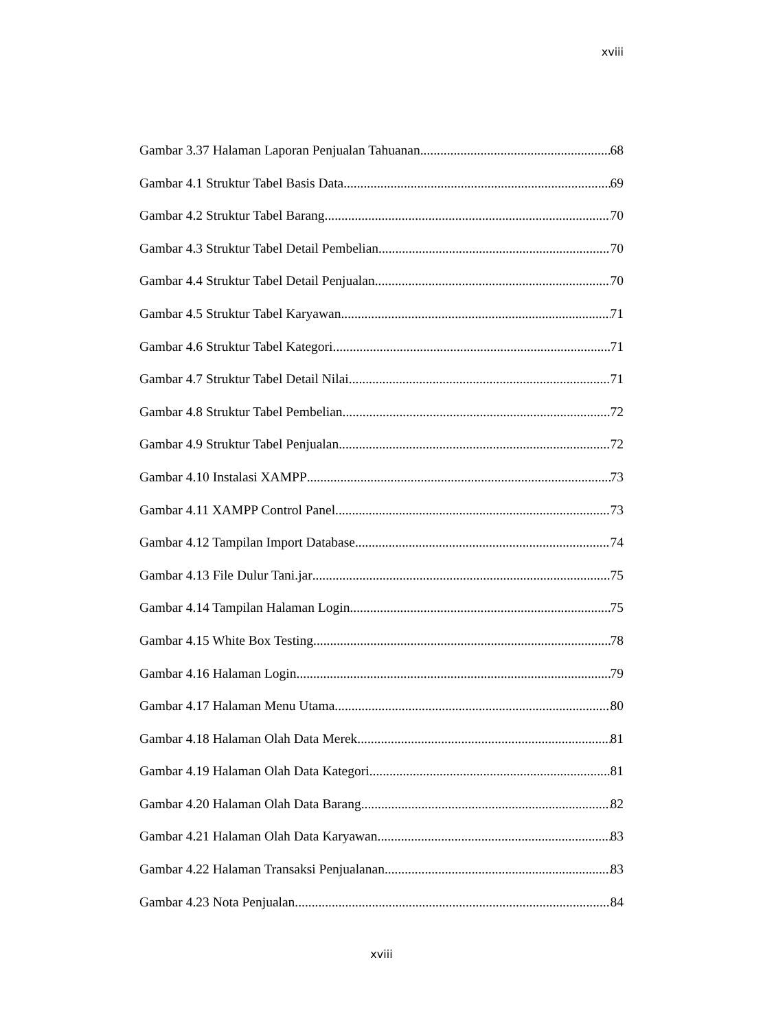xviii
Gambar 3.37 Halaman Laporan Penjualan Tahuanan 68
Gambar 4.1 Struktur Tabel Basis Data 69
Gambar 4.2 Struktur Tabel Barang 70
Gambar 4.3 Struktur Tabel Detail Pembelian 70
Gambar 4.4 Struktur Tabel Detail Penjualan 70
Gambar 4.5 Struktur Tabel Karyawan 71
Gambar 4.6 Struktur Tabel Kategori 71
Gambar 4.7 Struktur Tabel Detail Nilai 71
Gambar 4.8 Struktur Tabel Pembelian 72
Gambar 4.9 Struktur Tabel Penjualan 72
Gambar 4.10 Instalasi XAMPP 73
Gambar 4.11 XAMPP Control Panel 73
Gambar 4.12 Tampilan Import Database 74
Gambar 4.13 File Dulur Tani.jar 75
Gambar 4.14 Tampilan Halaman Login 75
Gambar 4.15 White Box Testing 78
Gambar 4.16 Halaman Login 79
Gambar 4.17 Halaman Menu Utama 80
Gambar 4.18 Halaman Olah Data Merek 81
Gambar 4.19 Halaman Olah Data Kategori 81
Gambar 4.20 Halaman Olah Data Barang 82
Gambar 4.21 Halaman Olah Data Karyawan 83
Gambar 4.22 Halaman Transaksi Penjualanan 83
Gambar 4.23 Nota Penjualan 84
xviii